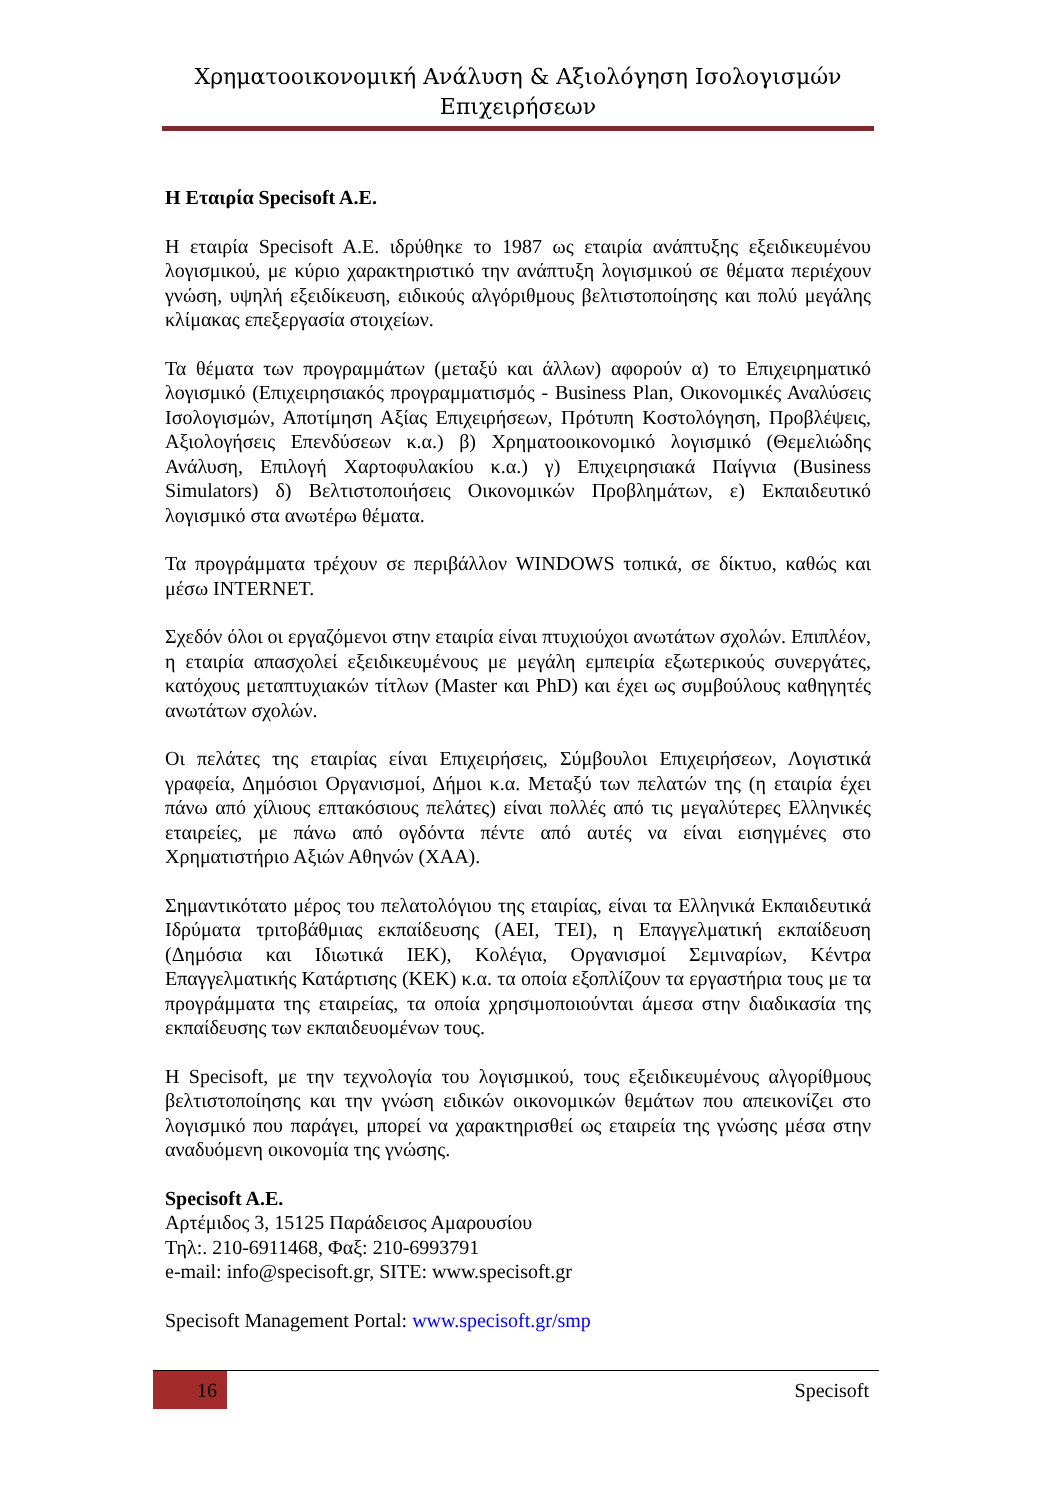Χρηματοοικονομική Ανάλυση & Αξιολόγηση Ισολογισμών Επιχειρήσεων
Η Εταιρία Specisoft A.E.
Η εταιρία Specisoft A.E. ιδρύθηκε το 1987 ως εταιρία ανάπτυξης εξειδικευμένου λογισμικού, με κύριο χαρακτηριστικό την ανάπτυξη λογισμικού σε θέματα περιέχουν γνώση, υψηλή εξειδίκευση, ειδικούς αλγόριθμους βελτιστοποίησης και πολύ μεγάλης κλίμακας επεξεργασία στοιχείων.
Τα θέματα των προγραμμάτων (μεταξύ και άλλων) αφορούν α) το Επιχειρηματικό λογισμικό (Επιχειρησιακός προγραμματισμός - Business Plan, Οικονομικές Αναλύσεις Ισολογισμών, Αποτίμηση Αξίας Επιχειρήσεων, Πρότυπη Κοστολόγηση, Προβλέψεις, Αξιολογήσεις Επενδύσεων κ.α.) β) Χρηματοοικονομικό λογισμικό (Θεμελιώδης Ανάλυση, Επιλογή Χαρτοφυλακίου κ.α.) γ) Επιχειρησιακά Παίγνια (Business Simulators) δ) Βελτιστοποιήσεις Οικονομικών Προβλημάτων, ε) Εκπαιδευτικό λογισμικό στα ανωτέρω θέματα.
Τα προγράμματα τρέχουν σε περιβάλλον WINDOWS τοπικά, σε δίκτυο, καθώς και μέσω INTERNET.
Σχεδόν όλοι οι εργαζόμενοι στην εταιρία είναι πτυχιούχοι ανωτάτων σχολών. Επιπλέον, η εταιρία απασχολεί εξειδικευμένους με μεγάλη εμπειρία εξωτερικούς συνεργάτες, κατόχους μεταπτυχιακών τίτλων (Master και PhD) και έχει ως συμβούλους καθηγητές ανωτάτων σχολών.
Οι πελάτες της εταιρίας είναι Επιχειρήσεις, Σύμβουλοι Επιχειρήσεων, Λογιστικά γραφεία, Δημόσιοι Οργανισμοί, Δήμοι κ.α. Μεταξύ των πελατών της (η εταιρία έχει πάνω από χίλιους επτακόσιους πελάτες) είναι πολλές από τις μεγαλύτερες Ελληνικές εταιρείες, με πάνω από ογδόντα πέντε από αυτές να είναι εισηγμένες στο Χρηματιστήριο Αξιών Αθηνών (ΧΑΑ).
Σημαντικότατο μέρος του πελατολόγιου της εταιρίας, είναι τα Ελληνικά Εκπαιδευτικά Ιδρύματα τριτοβάθμιας εκπαίδευσης (ΑΕΙ, ΤΕΙ), η Επαγγελματική εκπαίδευση (Δημόσια και Ιδιωτικά ΙΕΚ), Κολέγια, Οργανισμοί Σεμιναρίων, Κέντρα Επαγγελματικής Κατάρτισης (ΚΕΚ) κ.α. τα οποία εξοπλίζουν τα εργαστήρια τους με τα προγράμματα της εταιρείας, τα οποία χρησιμοποιούνται άμεσα στην διαδικασία της εκπαίδευσης των εκπαιδευομένων τους.
Η Specisoft, με την τεχνολογία του λογισμικού, τους εξειδικευμένους αλγορίθμους βελτιστοποίησης και την γνώση ειδικών οικονομικών θεμάτων που απεικονίζει στο λογισμικό που παράγει, μπορεί να χαρακτηρισθεί ως εταιρεία της γνώσης μέσα στην αναδυόμενη οικονομία της γνώσης.
Specisoft A.E.
Αρτέμιδος 3, 15125 Παράδεισος Αμαρουσίου
Τηλ:. 210-6911468, Φαξ: 210-6993791
e-mail: info@specisoft.gr, SITE: www.specisoft.gr
Specisoft Management Portal: www.specisoft.gr/smp
16 Specisoft